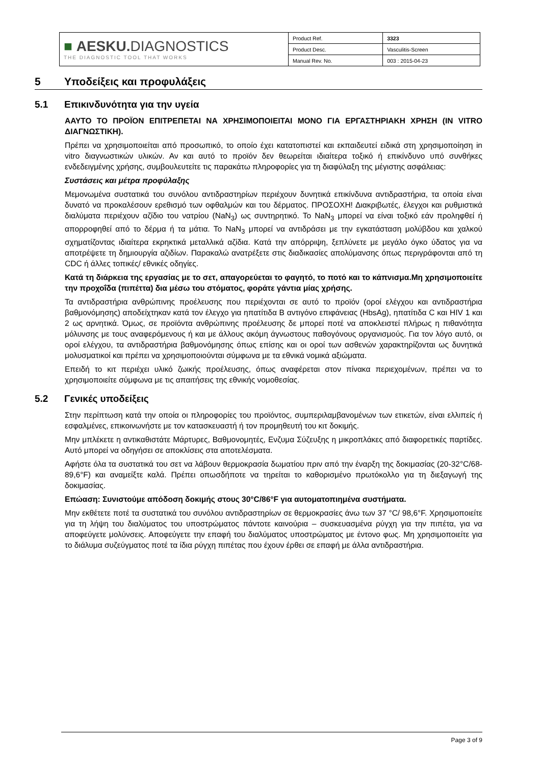| ■ AESKU. DIAGNOSTICS THE DIAGNOSTIC TOOL THAT WORKS | Product Ref. | 3323 |
| | Product Desc. | Vasculitis-Screen |
| | Manual Rev. No. | 003 : 2015-04-23 |
5 Υποδείξεις και προφυλάξεις
5.1 Επικινδυνότητα για την υγεία
ΑΑΥΤΟ ΤΟ ΠΡΟΪΟΝ ΕΠΙΤΡΕΠΕΤΑΙ ΝΑ ΧΡΗΣΙΜΟΠΟΙΕΙΤΑΙ ΜΟΝΟ ΓΙΑ ΕΡΓΑΣΤΗΡΙΑΚΗ ΧΡΗΣΗ (IN VITRO ΔΙΑΓΝΩΣΤΙΚΗ).
Πρέπει να χρησιμοποιείται από προσωπικό, το οποίο έχει κατατοπιστεί και εκπαιδευτεί ειδικά στη χρησιμοποίηση in vitro διαγνωστικών υλικών. Αν και αυτό το προϊόν δεν θεωρείται ιδιαίτερα τοξικό ή επικίνδυνο υπό συνθήκες ενδεδειγμένης χρήσης, συμβουλευτείτε τις παρακάτω πληροφορίες για τη διαφύλαξη της μέγιστης ασφάλειας:
Συστάσεις και μέτρα προφύλαξης
Μεμονωμένα συστατικά του συνόλου αντιδραστηρίων περιέχουν δυνητικά επικίνδυνα αντιδραστήρια, τα οποία είναι δυνατό να προκαλέσουν ερεθισμό των οφθαλμών και του δέρματος. ΠΡΟΣΟΧΗ! Διακριβωτές, έλεγχοι και ρυθμιστικά διαλύματα περιέχουν αζίδιο του νατρίου (NaN<sub>3</sub>) ως συντηρητικό. Το NaN<sub>3</sub> μπορεί να είναι τοξικό εάν προληφθεί ή απορροφηθεί από το δέρμα ή τα μάτια. Το NaN<sub>3</sub> μπορεί να αντιδράσει με την εγκατάσταση μολύβδου και χαλκού σχηματίζοντας ιδιαίτερα εκρηκτικά μεταλλικά αζίδια. Κατά την απόρριψη, ξεπλύνετε με μεγάλο όγκο ύδατος για να αποτρέψετε τη δημιουργία αζιδίων. Παρακαλώ ανατρέξετε στις διαδικασίες απολύμανσης όπως περιγράφονται από τη CDC ή άλλες τοπικές/ εθνικές οδηγίες.
Κατά τη διάρκεια της εργασίας με το σετ, απαγορεύεται το φαγητό, το ποτό και το κάπνισμα.Μη χρησιμοποιείτε την προχοΐδα (πιπέττα) δια μέσω του στόματος, φοράτε γάντια μίας χρήσης.
Τα αντιδραστήρια ανθρώπινης προέλευσης που περιέχονται σε αυτό το προϊόν (οροί ελέγχου και αντιδραστήρια βαθμονόμησης) αποδείχτηκαν κατά τον έλεγχο για ηπατίτιδα B αντιγόνο επιφάνειας (HbsAg), ηπατίτιδα C και HIV 1 και 2 ως αρνητικά. Όμως, σε προϊόντα ανθρώπινης προέλευσης δε μπορεί ποτέ να αποκλειστεί πλήρως η πιθανότητα μόλυνσης με τους αναφερόμενους ή και με άλλους ακόμη άγνωστους παθογόνους οργανισμούς. Για τον λόγο αυτό, οι οροί ελέγχου, τα αντιδραστήρια βαθμονόμησης όπως επίσης και οι οροί των ασθενών χαρακτηρίζονται ως δυνητικά μολυσματικοί και πρέπει να χρησιμοποιούνται σύμφωνα με τα εθνικά νομικά αξιώματα.
Επειδή το κιτ περιέχει υλικό ζωικής προέλευσης, όπως αναφέρεται στον πίνακα περιεχομένων, πρέπει να το χρησιμοποιείτε σύμφωνα με τις απαιτήσεις της εθνικής νομοθεσίας.
5.2 Γενικές υποδείξεις
Στην περίπτωση κατά την οποία οι πληροφορίες του προϊόντος, συμπεριλαμβανομένων των ετικετών, είναι ελλιπείς ή εσφαλμένες, επικοινωνήστε με τον κατασκευαστή ή τον προμηθευτή του κιτ δοκιμής.
Μην μπλέκετε η αντικαθιστάτε Μάρτυρες, Βαθμονομητές, Ενζυμα Σύζευξης η μικροπλάκες από διαφορετικές παρτίδες. Αυτό μπορεί να οδηγήσει σε αποκλίσεις στα αποτελέσματα.
Αφήστε όλα τα συστατικά του σετ να λάβουν θερμοκρασία δωματίου πριν από την έναρξη της δοκιμασίας (20-32°C/68-89,6°F) και αναμείξτε καλά. Πρέπει οπωσδήποτε να τηρείται το καθορισμένο πρωτόκολλο για τη διεξαγωγή της δοκιμασίας.
Επώαση: Συνιστούμε απόδοση δοκιμής στους 30°C/86°F για αυτοματοπιημένα συστήματα.
Μην εκθέτετε ποτέ τα συστατικά του συνόλου αντιδραστηρίων σε θερμοκρασίες άνω των 37 °C/ 98,6°F. Χρησιμοποιείτε για τη λήψη του διαλύματος του υποστρώματος πάντοτε καινούρια – συσκευασμένα ρύγχη για την πιπέτα, για να αποφεύγετε μολύνσεις. Αποφεύγετε την επαφή του διαλύματος υποστρώματος με έντονο φως. Μη χρησιμοποιείτε για το διάλυμα συζεύγματος ποτέ τα ίδια ρύγχη πιπέτας που έχουν έρθει σε επαφή με άλλα αντιδραστήρια.
Page 3 of 9